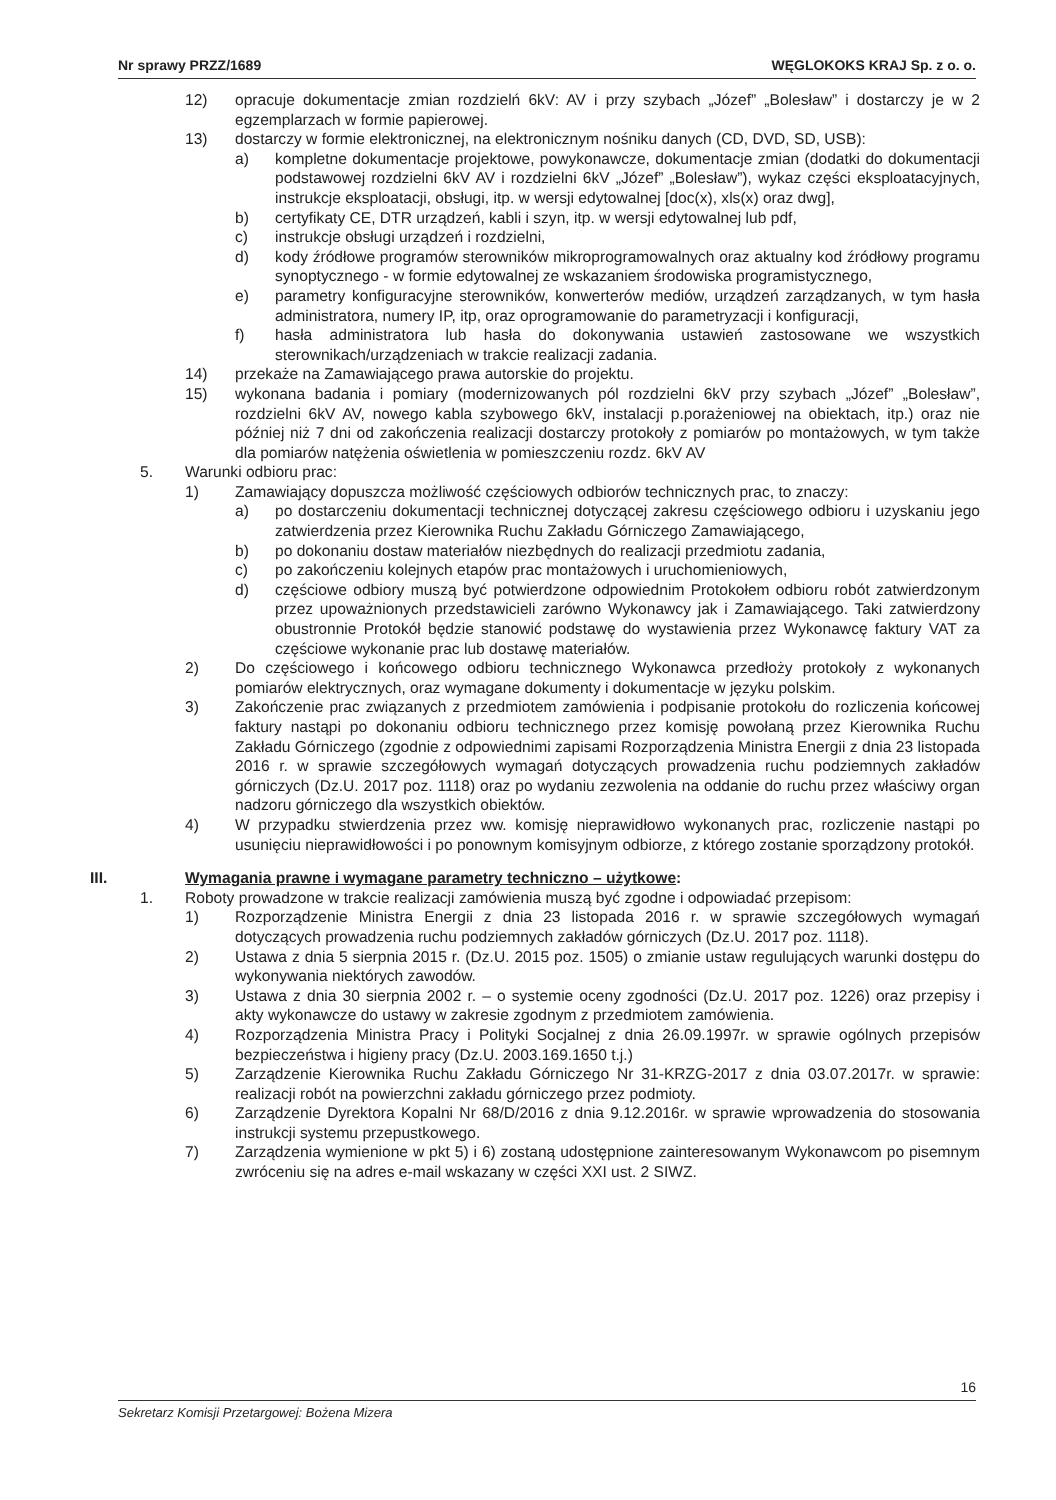Nr sprawy PRZZ/1689 WĘGLOKOKS KRAJ Sp. z o. o.
12) opracuje dokumentacje zmian rozdzielń 6kV: AV i przy szybach „Józef” „Bolesław” i dostarczy je w 2 egzemplarzach w formie papierowej.
13) dostarczy w formie elektronicznej, na elektronicznym nośniku danych (CD, DVD, SD, USB):
a) kompletne dokumentacje projektowe, powykonawcze, dokumentacje zmian (dodatki do dokumentacji podstawowej rozdzielni 6kV AV i rozdzielni 6kV „Józef” „Bolesław”), wykaz części eksploatacyjnych, instrukcje eksploatacji, obsługi, itp. w wersji edytowalnej [doc(x), xls(x) oraz dwg],
b) certyfikaty CE, DTR urządzeń, kabli i szyn, itp. w wersji edytowalnej lub pdf,
c) instrukcje obsługi urządzeń i rozdzielni,
d) kody źródłowe programów sterowników mikroprogramowalnych oraz aktualny kod źródłowy programu synoptycznego - w formie edytowalnej ze wskazaniem środowiska programistycznego,
e) parametry konfiguracyjne sterowników, konwerterów mediów, urządzeń zarządzanych, w tym hasła administratora, numery IP, itp, oraz oprogramowanie do parametryzacji i konfiguracji,
f) hasła administratora lub hasła do dokonywania ustawień zastosowane we wszystkich sterownikach/urządzeniach w trakcie realizacji zadania.
14) przekaże na Zamawiającego prawa autorskie do projektu.
15) wykonana badania i pomiary (modernizowanych pól rozdzielni 6kV przy szybach „Józef” „Bolesław”, rozdzielni 6kV AV, nowego kabla szybowego 6kV, instalacji p.porażeniowej na obiektach, itp.) oraz nie później niż 7 dni od zakończenia realizacji dostarczy protokoły z pomiarów po montażowych, w tym także dla pomiarów natężenia oświetlenia w pomieszczeniu rozdz. 6kV AV
5. Warunki odbioru prac:
1) Zamawiający dopuszcza możliwość częściowych odbiorów technicznych prac, to znaczy:
a) po dostarczeniu dokumentacji technicznej dotyczącej zakresu częściowego odbioru i uzyskaniu jego zatwierdzenia przez Kierownika Ruchu Zakładu Górniczego Zamawiającego,
b) po dokonaniu dostaw materiałów niezbędnych do realizacji przedmiotu zadania,
c) po zakończeniu kolejnych etapów prac montażowych i uruchomieniowych,
d) częściowe odbiory muszą być potwierdzone odpowiednim Protokołem odbioru robót zatwierdzonym przez upoważnionych przedstawicieli zarówno Wykonawcy jak i Zamawiającego. Taki zatwierdzony obustronnie Protokół będzie stanowić podstawę do wystawienia przez Wykonawcę faktury VAT za częściowe wykonanie prac lub dostawę materiałów.
2) Do częściowego i końcowego odbioru technicznego Wykonawca przedłoży protokoły z wykonanych pomiarów elektrycznych, oraz wymagane dokumenty i dokumentacje w języku polskim.
3) Zakończenie prac związanych z przedmiotem zamówienia i podpisanie protokołu do rozliczenia końcowej faktury nastąpi po dokonaniu odbioru technicznego przez komisję powołaną przez Kierownika Ruchu Zakładu Górniczego (zgodnie z odpowiednimi zapisami Rozporządzenia Ministra Energii z dnia 23 listopada 2016 r. w sprawie szczegółowych wymagań dotyczących prowadzenia ruchu podziemnych zakładów górniczych (Dz.U. 2017 poz. 1118) oraz po wydaniu zezwolenia na oddanie do ruchu przez właściwy organ nadzoru górniczego dla wszystkich obiektów.
4) W przypadku stwierdzenia przez ww. komisję nieprawidłowo wykonanych prac, rozliczenie nastąpi po usunięciu nieprawidłowości i po ponownym komisyjnym odbiorze, z którego zostanie sporządzony protokół.
III. Wymagania prawne i wymagane parametry techniczno – użytkowe:
1. Roboty prowadzone w trakcie realizacji zamówienia muszą być zgodne i odpowiadać przepisom:
1) Rozporządzenie Ministra Energii z dnia 23 listopada 2016 r. w sprawie szczegółowych wymagań dotyczących prowadzenia ruchu podziemnych zakładów górniczych (Dz.U. 2017 poz. 1118).
2) Ustawa z dnia 5 sierpnia 2015 r. (Dz.U. 2015 poz. 1505) o zmianie ustaw regulujących warunki dostępu do wykonywania niektórych zawodów.
3) Ustawa z dnia 30 sierpnia 2002 r. – o systemie oceny zgodności (Dz.U. 2017 poz. 1226) oraz przepisy i akty wykonawcze do ustawy w zakresie zgodnym z przedmiotem zamówienia.
4) Rozporządzenia Ministra Pracy i Polityki Socjalnej z dnia 26.09.1997r. w sprawie ogólnych przepisów bezpieczeństwa i higieny pracy (Dz.U. 2003.169.1650 t.j.)
5) Zarządzenie Kierownika Ruchu Zakładu Górniczego Nr 31-KRZG-2017 z dnia 03.07.2017r. w sprawie: realizacji robót na powierzchni zakładu górniczego przez podmioty.
6) Zarządzenie Dyrektora Kopalni Nr 68/D/2016 z dnia 9.12.2016r. w sprawie wprowadzenia do stosowania instrukcji systemu przepustkowego.
7) Zarządzenia wymienione w pkt 5) i 6) zostaną udostępnione zainteresowanym Wykonawcom po pisemnym zwróceniu się na adres e-mail wskazany w części XXI ust. 2 SIWZ.
16
Sekretarz Komisji Przetargowej: Bożena Mizera